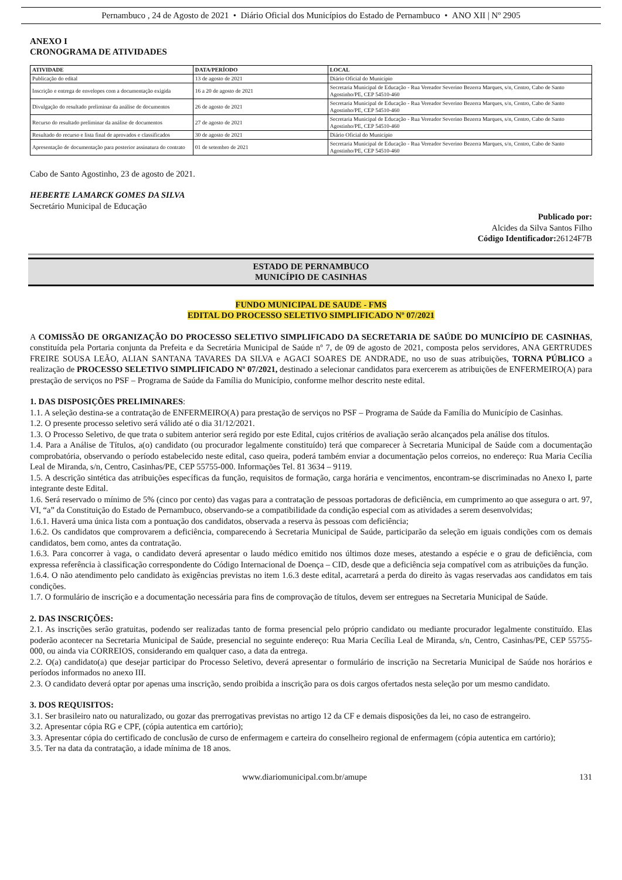Pernambuco , 24 de Agosto de 2021 • Diário Oficial dos Municípios do Estado de Pernambuco • ANO XII | Nº 2905
ANEXO I
CRONOGRAMA DE ATIVIDADES
| ATIVIDADE | DATA/PERÍODO | LOCAL |
| --- | --- | --- |
| Publicação do edital | 13 de agosto de 2021 | Diário Oficial do Município |
| Inscrição e entrega de envelopes com a documentação exigida | 16 a 20 de agosto de 2021 | Secretaria Municipal de Educação - Rua Vereador Severino Bezerra Marques, s/n, Centro, Cabo de Santo Agostinho/PE, CEP 54510-460 |
| Divulgação do resultado preliminar da análise de documentos | 26 de agosto de 2021 | Secretaria Municipal de Educação - Rua Vereador Severino Bezerra Marques, s/n, Centro, Cabo de Santo Agostinho/PE, CEP 54510-460 |
| Recurso do resultado preliminar da análise de documentos | 27 de agosto de 2021 | Secretaria Municipal de Educação - Rua Vereador Severino Bezerra Marques, s/n, Centro, Cabo de Santo Agostinho/PE, CEP 54510-460 |
| Resultado do recurso e lista final de aprovados e classificados | 30 de agosto de 2021 | Diário Oficial do Município |
| Apresentação de documentação para posterior assinatura do contrato | 01 de setembro de 2021 | Secretaria Municipal de Educação - Rua Vereador Severino Bezerra Marques, s/n, Centro, Cabo de Santo Agostinho/PE, CEP 54510-460 |
Cabo de Santo Agostinho, 23 de agosto de 2021.
HEBERTE LAMARCK GOMES DA SILVA
Secretário Municipal de Educação
Publicado por:
Alcides da Silva Santos Filho
Código Identificador: 26124F7B
ESTADO DE PERNAMBUCO
MUNICÍPIO DE CASINHAS
FUNDO MUNICIPAL DE SAUDE - FMS
EDITAL DO PROCESSO SELETIVO SIMPLIFICADO Nº 07/2021
A COMISSÃO DE ORGANIZAÇÃO DO PROCESSO SELETIVO SIMPLIFICADO DA SECRETARIA DE SAÚDE DO MUNICÍPIO DE CASINHAS, constituída pela Portaria conjunta da Prefeita e da Secretária Municipal de Saúde nº 7, de 09 de agosto de 2021, composta pelos servidores, ANA GERTRUDES FREIRE SOUSA LEÃO, ALIAN SANTANA TAVARES DA SILVA e AGACI SOARES DE ANDRADE, no uso de suas atribuições, TORNA PÚBLICO a realização de PROCESSO SELETIVO SIMPLIFICADO Nº 07/2021, destinado a selecionar candidatos para exercerem as atribuições de ENFERMEIRO(A) para prestação de serviços no PSF – Programa de Saúde da Família do Município, conforme melhor descrito neste edital.
1. DAS DISPOSIÇÕES PRELIMINARES:
1.1. A seleção destina-se a contratação de ENFERMEIRO(A) para prestação de serviços no PSF – Programa de Saúde da Família do Município de Casinhas.
1.2. O presente processo seletivo será válido até o dia 31/12/2021.
1.3. O Processo Seletivo, de que trata o subitem anterior será regido por este Edital, cujos critérios de avaliação serão alcançados pela análise dos títulos.
1.4. Para a Análise de Títulos, a(o) candidato (ou procurador legalmente constituído) terá que comparecer à Secretaria Municipal de Saúde com a documentação comprobatória, observando o período estabelecido neste edital, caso queira, poderá também enviar a documentação pelos correios, no endereço: Rua Maria Cecília Leal de Miranda, s/n, Centro, Casinhas/PE, CEP 55755-000. Informações Tel. 81 3634 – 9119.
1.5. A descrição sintética das atribuições específicas da função, requisitos de formação, carga horária e vencimentos, encontram-se discriminadas no Anexo I, parte integrante deste Edital.
1.6. Será reservado o mínimo de 5% (cinco por cento) das vagas para a contratação de pessoas portadoras de deficiência, em cumprimento ao que assegura o art. 97, VI, “a” da Constituição do Estado de Pernambuco, observando-se a compatibilidade da condição especial com as atividades a serem desenvolvidas;
1.6.1. Haverá uma única lista com a pontuação dos candidatos, observada a reserva às pessoas com deficiência;
1.6.2. Os candidatos que comprovarem a deficiência, comparecendo à Secretaria Municipal de Saúde, participarão da seleção em iguais condições com os demais candidatos, bem como, antes da contratação.
1.6.3. Para concorrer à vaga, o candidato deverá apresentar o laudo médico emitido nos últimos doze meses, atestando a espécie e o grau de deficiência, com expressa referência à classificação correspondente do Código Internacional de Doença – CID, desde que a deficiência seja compatível com as atribuições da função.
1.6.4. O não atendimento pelo candidato às exigências previstas no item 1.6.3 deste edital, acarretará a perda do direito às vagas reservadas aos candidatos em tais condições.
1.7. O formulário de inscrição e a documentação necessária para fins de comprovação de títulos, devem ser entregues na Secretaria Municipal de Saúde.
2. DAS INSCRIÇÕES:
2.1. As inscrições serão gratuitas, podendo ser realizadas tanto de forma presencial pelo próprio candidato ou mediante procurador legalmente constituído. Elas poderão acontecer na Secretaria Municipal de Saúde, presencial no seguinte endereço: Rua Maria Cecília Leal de Miranda, s/n, Centro, Casinhas/PE, CEP 55755-000, ou ainda via CORREIOS, considerando em qualquer caso, a data da entrega.
2.2. O(a) candidato(a) que desejar participar do Processo Seletivo, deverá apresentar o formulário de inscrição na Secretaria Municipal de Saúde nos horários e períodos informados no anexo III.
2.3. O candidato deverá optar por apenas uma inscrição, sendo proibida a inscrição para os dois cargos ofertados nesta seleção por um mesmo candidato.
3. DOS REQUISITOS:
3.1. Ser brasileiro nato ou naturalizado, ou gozar das prerrogativas previstas no artigo 12 da CF e demais disposições da lei, no caso de estrangeiro.
3.2. Apresentar cópia RG e CPF, (cópia autentica em cartório);
3.3. Apresentar cópia do certificado de conclusão de curso de enfermagem e carteira do conselheiro regional de enfermagem (cópia autentica em cartório);
3.5. Ter na data da contratação, a idade mínima de 18 anos.
www.diariomunicipal.com.br/amupe 131